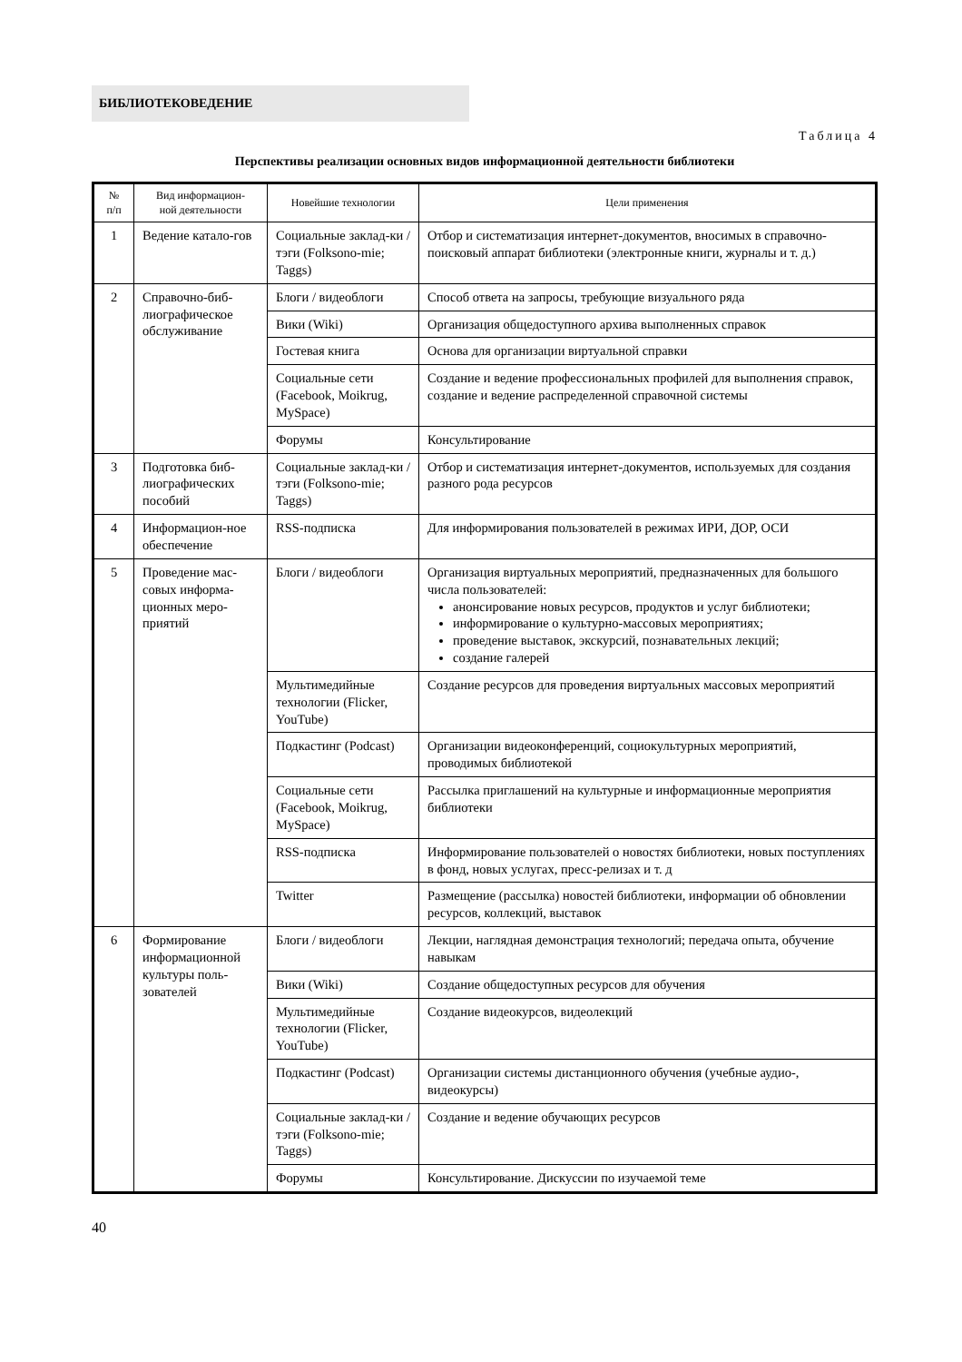БИБЛИОТЕКОВЕДЕНИЕ
Таблица 4
Перспективы реализации основных видов информационной деятельности библиотеки
| № п/п | Вид информацион- ной деятельности | Новейшие технологии | Цели применения |
| --- | --- | --- | --- |
| 1 | Ведение катало-гов | Социальные заклад-ки / тэги (Folksono-mie; Taggs) | Отбор и систематизация интернет-документов, вносимых в справочно-поисковый аппарат библиотеки (электронные книги, журналы и т. д.) |
| 2 | Справочно-биб-лиографическое обслуживание | Блоги / видеоблоги | Способ ответа на запросы, требующие визуального ряда |
| | | Вики (Wiki) | Организация общедоступного архива выполненных справок |
| | | Гостевая книга | Основа для организации виртуальной справки |
| | | Социальные сети (Facebook, Moikrug, MySpace) | Создание и ведение профессиональных профилей для выполнения справок, создание и ведение распределенной справочной системы |
| | | Форумы | Консультирование |
| 3 | Подготовка биб-лиографических пособий | Социальные заклад-ки / тэги (Folksono-mie; Taggs) | Отбор и систематизация интернет-документов, используемых для создания разного рода ресурсов |
| 4 | Информацион-ное обеспечение | RSS-подписка | Для информирования пользователей в режимах ИРИ, ДОР, ОСИ |
| 5 | Проведение мас-совых информа-ционных меро-приятий | Блоги / видеоблоги | Организация виртуальных мероприятий, предназначенных для большого числа пользователей: анонсирование новых ресурсов, продуктов и услуг библиотеки; информирование о культурно-массовых мероприятиях; проведение выставок, экскурсий, познавательных лекций; создание галерей |
| | | Мультимедийные технологии (Flicker, YouTube) | Создание ресурсов для проведения виртуальных массовых мероприятий |
| | | Подкастинг (Podcast) | Организации видеоконференций, социокультурных мероприятий, проводимых библиотекой |
| | | Социальные сети (Facebook, Moikrug, MySpace) | Рассылка приглашений на культурные и информационные мероприятия библиотеки |
| | | RSS-подписка | Информирование пользователей о новостях библиотеки, новых поступлениях в фонд, новых услугах, пресс-релизах и т. д |
| | | Twitter | Размещение (рассылка) новостей библиотеки, информации об обновлении ресурсов, коллекций, выставок |
| 6 | Формирование информационной культуры поль-зователей | Блоги / видеоблоги | Лекции, наглядная демонстрация технологий; передача опыта, обучение навыкам |
| | | Вики (Wiki) | Создание общедоступных ресурсов для обучения |
| | | Мультимедийные технологии (Flicker, YouTube) | Создание видеокурсов, видеолекций |
| | | Подкастинг (Podcast) | Организации системы дистанционного обучения (учебные аудио-, видеокурсы) |
| | | Социальные заклад-ки / тэги (Folksono-mie; Taggs) | Создание и ведение обучающих ресурсов |
| | | Форумы | Консультирование. Дискуссии по изучаемой теме |
40